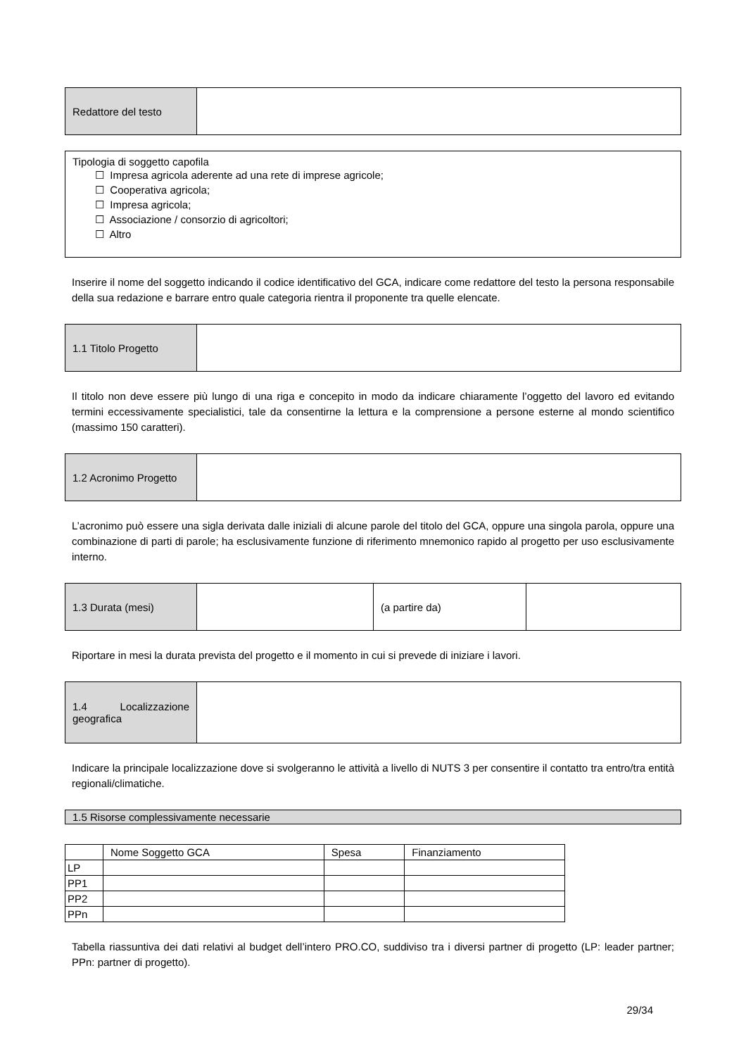| Redattore del testo | |
Tipologia di soggetto capofila
☐ Impresa agricola aderente ad una rete di imprese agricole;
☐ Cooperativa agricola;
☐ Impresa agricola;
☐ Associazione / consorzio di agricoltori;
☐ Altro
Inserire il nome del soggetto indicando il codice identificativo del GCA, indicare come redattore del testo la persona responsabile della sua redazione e barrare entro quale categoria rientra il proponente tra quelle elencate.
| 1.1 Titolo Progetto | |
Il titolo non deve essere più lungo di una riga e concepito in modo da indicare chiaramente l’oggetto del lavoro ed evitando termini eccessivamente specialistici, tale da consentirne la lettura e la comprensione a persone esterne al mondo scientifico (massimo 150 caratteri).
| 1.2 Acronimo Progetto | |
L’acronimo può essere una sigla derivata dalle iniziali di alcune parole del titolo del GCA, oppure una singola parola, oppure una combinazione di parti di parole; ha esclusivamente funzione di riferimento mnemonico rapido al progetto per uso esclusivamente interno.
| 1.3 Durata (mesi) | | (a partire da) | |
Riportare in mesi la durata prevista del progetto e il momento in cui si prevede di iniziare i lavori.
| 1.4 Localizzazione geografica | |
Indicare la principale localizzazione dove si svolgeranno le attività a livello di NUTS 3 per consentire il contatto tra entro/tra entità regionali/climatiche.
1.5 Risorse complessivamente necessarie
| | Nome Soggetto GCA | Spesa | Finanziamento |
| LP | | | |
| PP1 | | | |
| PP2 | | | |
| PPn | | | |
Tabella riassuntiva dei dati relativi al budget dell’intero PRO.CO, suddiviso tra i diversi partner di progetto (LP: leader partner; PPn: partner di progetto).
29/34